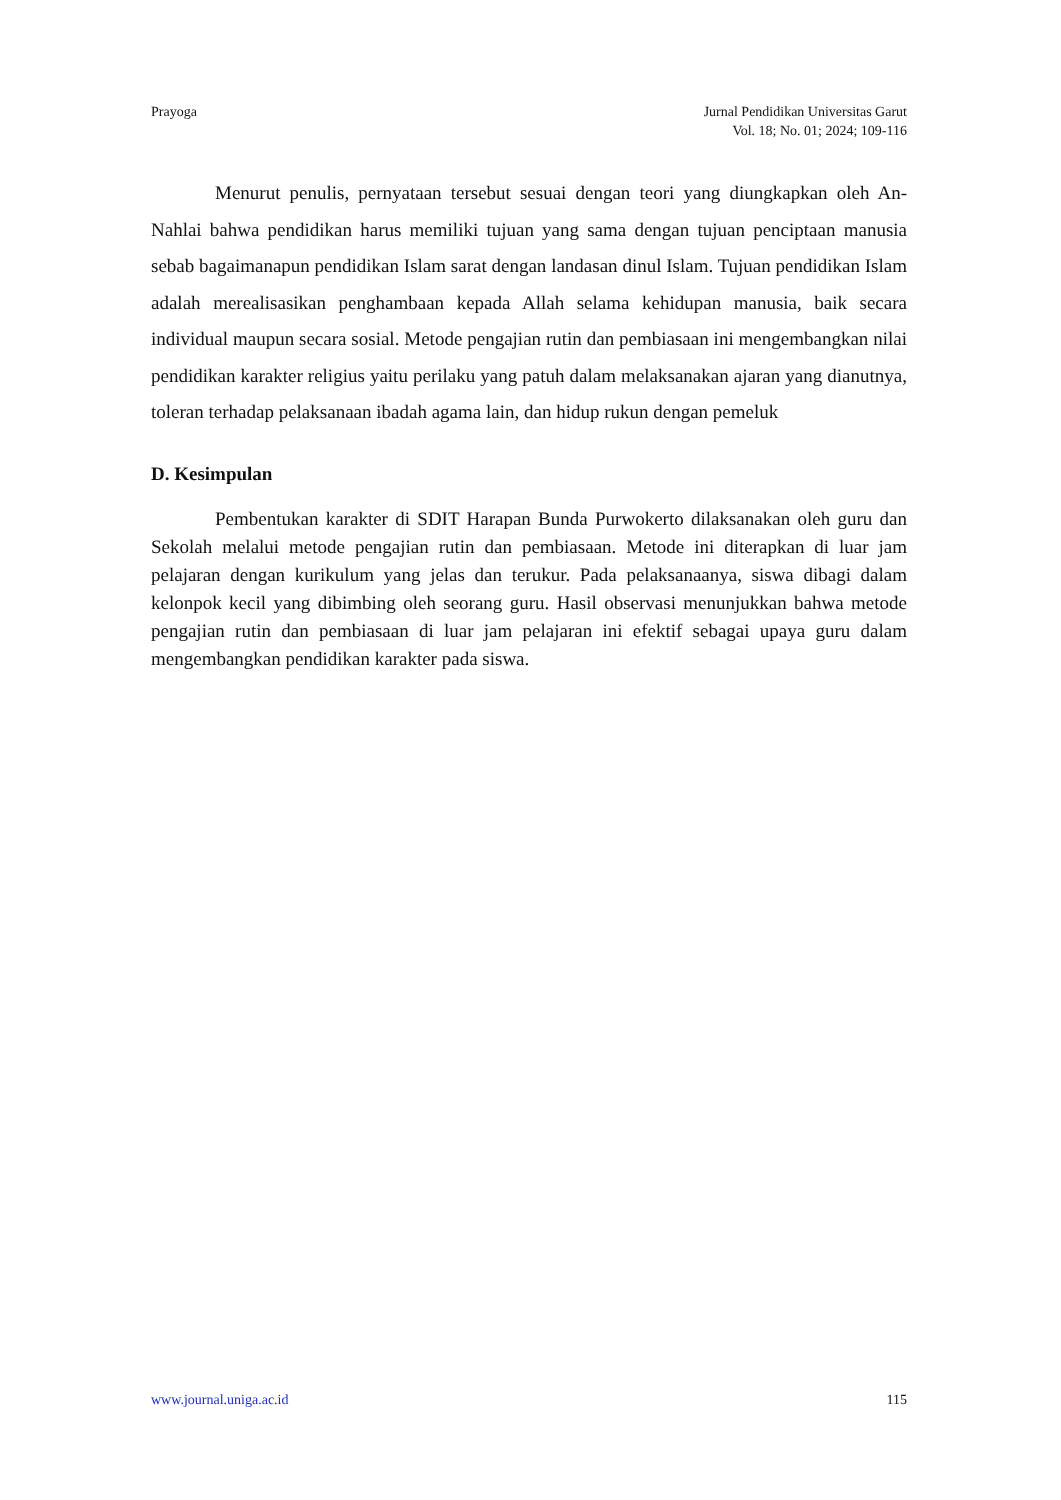Prayoga Jurnal Pendidikan Universitas Garut
Vol. 18; No. 01; 2024; 109-116
Menurut penulis, pernyataan tersebut sesuai dengan teori yang diungkapkan oleh An-Nahlai bahwa pendidikan harus memiliki tujuan yang sama dengan tujuan penciptaan manusia sebab bagaimanapun pendidikan Islam sarat dengan landasan dinul Islam. Tujuan pendidikan Islam adalah merealisasikan penghambaan kepada Allah selama kehidupan manusia, baik secara individual maupun secara sosial. Metode pengajian rutin dan pembiasaan ini mengembangkan nilai pendidikan karakter religius yaitu perilaku yang patuh dalam melaksanakan ajaran yang dianutnya, toleran terhadap pelaksanaan ibadah agama lain, dan hidup rukun dengan pemeluk
D. Kesimpulan
Pembentukan karakter di SDIT Harapan Bunda Purwokerto dilaksanakan oleh guru dan Sekolah melalui metode pengajian rutin dan pembiasaan. Metode ini diterapkan di luar jam pelajaran dengan kurikulum yang jelas dan terukur. Pada pelaksanaanya, siswa dibagi dalam kelonpok kecil yang dibimbing oleh seorang guru. Hasil observasi menunjukkan bahwa metode pengajian rutin dan pembiasaan di luar jam pelajaran ini efektif sebagai upaya guru dalam mengembangkan pendidikan karakter pada siswa.
www.journal.uniga.ac.id 115